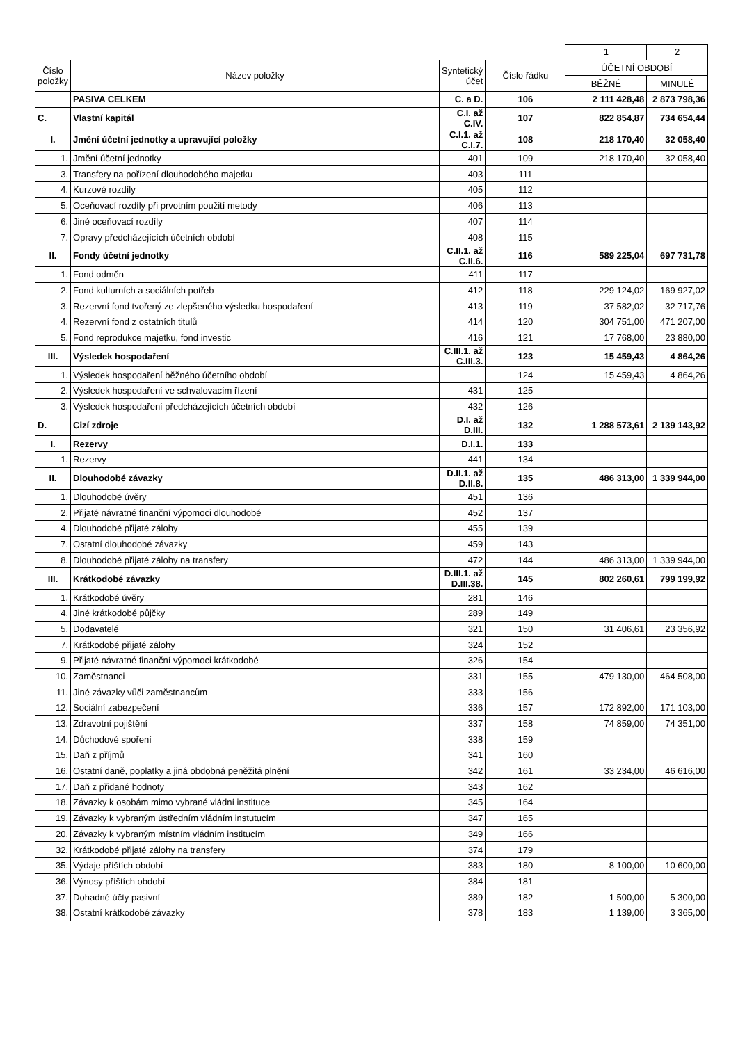| | | | | 1 | 2 |
| Číslo položky | Název položky | Syntetický účet | Číslo řádku | ÚČETNÍ OBDOBÍ | |
| | | | | BĚŽNÉ | MINULÉ |
| | PASIVA CELKEM | C. a D. | 106 | 2 111 428,48 | 2 873 798,36 |
| C. | Vlastní kapitál | C.I. až C.IV. | 107 | 822 854,87 | 734 654,44 |
| I. | Jmění účetní jednotky a upravující položky | C.I.1. až C.I.7. | 108 | 218 170,40 | 32 058,40 |
| 1. | Jmění účetní jednotky | 401 | 109 | 218 170,40 | 32 058,40 |
| 3. | Transfery na pořízení dlouhodobého majetku | 403 | 111 | | |
| 4. | Kurzové rozdíly | 405 | 112 | | |
| 5. | Oceňovací rozdíly při prvotním použití metody | 406 | 113 | | |
| 6. | Jiné oceňovací rozdíly | 407 | 114 | | |
| 7. | Opravy předcházejících účetních období | 408 | 115 | | |
| II. | Fondy účetní jednotky | C.II.1. až C.II.6. | 116 | 589 225,04 | 697 731,78 |
| 1. | Fond odměn | 411 | 117 | | |
| 2. | Fond kulturních a sociálních potřeb | 412 | 118 | 229 124,02 | 169 927,02 |
| 3. | Rezervní fond tvořený ze zlepšeného výsledku hospodaření | 413 | 119 | 37 582,02 | 32 717,76 |
| 4. | Rezervní fond z ostatních titulů | 414 | 120 | 304 751,00 | 471 207,00 |
| 5. | Fond reprodukce majetku, fond investic | 416 | 121 | 17 768,00 | 23 880,00 |
| III. | Výsledek hospodaření | C.III.1. až C.III.3. | 123 | 15 459,43 | 4 864,26 |
| 1. | Výsledek hospodaření běžného účetního období | | 124 | 15 459,43 | 4 864,26 |
| 2. | Výsledek hospodaření ve schvalovacím řízení | 431 | 125 | | |
| 3. | Výsledek hospodaření předcházejících účetních období | 432 | 126 | | |
| D. | Cizí zdroje | D.I. až D.III. | 132 | 1 288 573,61 | 2 139 143,92 |
| I. | Rezervy | D.I.1. | 133 | | |
| 1. | Rezervy | 441 | 134 | | |
| II. | Dlouhodobé závazky | D.II.1. až D.II.8. | 135 | 486 313,00 | 1 339 944,00 |
| 1. | Dlouhodobé úvěry | 451 | 136 | | |
| 2. | Přijaté návratné finanční výpomoci dlouhodobé | 452 | 137 | | |
| 4. | Dlouhodobé přijaté zálohy | 455 | 139 | | |
| 7. | Ostatní dlouhodobé závazky | 459 | 143 | | |
| 8. | Dlouhodobé přijaté zálohy na transfery | 472 | 144 | 486 313,00 | 1 339 944,00 |
| III. | Krátkodobé závazky | D.III.1. až D.III.38. | 145 | 802 260,61 | 799 199,92 |
| 1. | Krátkodobé úvěry | 281 | 146 | | |
| 4. | Jiné krátkodobé půjčky | 289 | 149 | | |
| 5. | Dodavatelé | 321 | 150 | 31 406,61 | 23 356,92 |
| 7. | Krátkodobé přijaté zálohy | 324 | 152 | | |
| 9. | Přijaté návratné finanční výpomoci krátkodobé | 326 | 154 | | |
| 10. | Zaměstnanci | 331 | 155 | 479 130,00 | 464 508,00 |
| 11. | Jiné závazky vůči zaměstnancům | 333 | 156 | | |
| 12. | Sociální zabezpečení | 336 | 157 | 172 892,00 | 171 103,00 |
| 13. | Zdravotní pojištění | 337 | 158 | 74 859,00 | 74 351,00 |
| 14. | Důchodové spoření | 338 | 159 | | |
| 15. | Daň z příjmů | 341 | 160 | | |
| 16. | Ostatní daně, poplatky a jiná obdobná peněžitá plnění | 342 | 161 | 33 234,00 | 46 616,00 |
| 17. | Daň z přidané hodnoty | 343 | 162 | | |
| 18. | Závazky k osobám mimo vybrané vládní instituce | 345 | 164 | | |
| 19. | Závazky k vybraným ústředním vládním instutucím | 347 | 165 | | |
| 20. | Závazky k vybraným místním vládním institucím | 349 | 166 | | |
| 32. | Krátkodobé přijaté zálohy na transfery | 374 | 179 | | |
| 35. | Výdaje příštích období | 383 | 180 | 8 100,00 | 10 600,00 |
| 36. | Výnosy příštích období | 384 | 181 | | |
| 37. | Dohadné účty pasivní | 389 | 182 | 1 500,00 | 5 300,00 |
| 38. | Ostatní krátkodobé závazky | 378 | 183 | 1 139,00 | 3 365,00 |